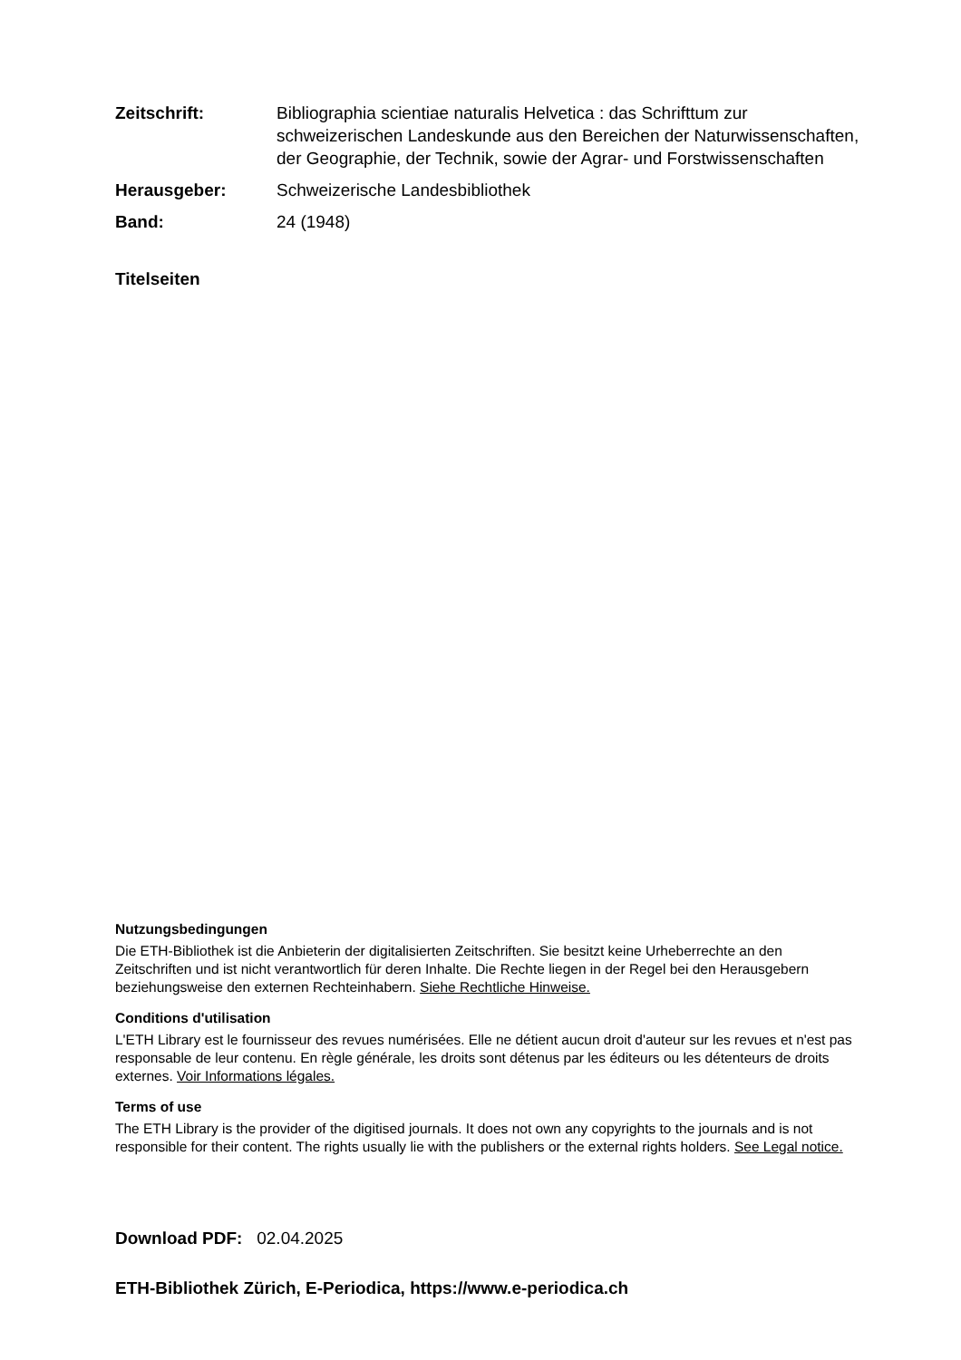Zeitschrift: Bibliographia scientiae naturalis Helvetica : das Schrifttum zur schweizerischen Landeskunde aus den Bereichen der Naturwissenschaften, der Geographie, der Technik, sowie der Agrar- und Forstwissenschaften
Herausgeber: Schweizerische Landesbibliothek
Band: 24 (1948)
Titelseiten
Nutzungsbedingungen
Die ETH-Bibliothek ist die Anbieterin der digitalisierten Zeitschriften. Sie besitzt keine Urheberrechte an den Zeitschriften und ist nicht verantwortlich für deren Inhalte. Die Rechte liegen in der Regel bei den Herausgebern beziehungsweise den externen Rechteinhabern. Siehe Rechtliche Hinweise.
Conditions d'utilisation
L'ETH Library est le fournisseur des revues numérisées. Elle ne détient aucun droit d'auteur sur les revues et n'est pas responsable de leur contenu. En règle générale, les droits sont détenus par les éditeurs ou les détenteurs de droits externes. Voir Informations légales.
Terms of use
The ETH Library is the provider of the digitised journals. It does not own any copyrights to the journals and is not responsible for their content. The rights usually lie with the publishers or the external rights holders. See Legal notice.
Download PDF: 02.04.2025
ETH-Bibliothek Zürich, E-Periodica, https://www.e-periodica.ch